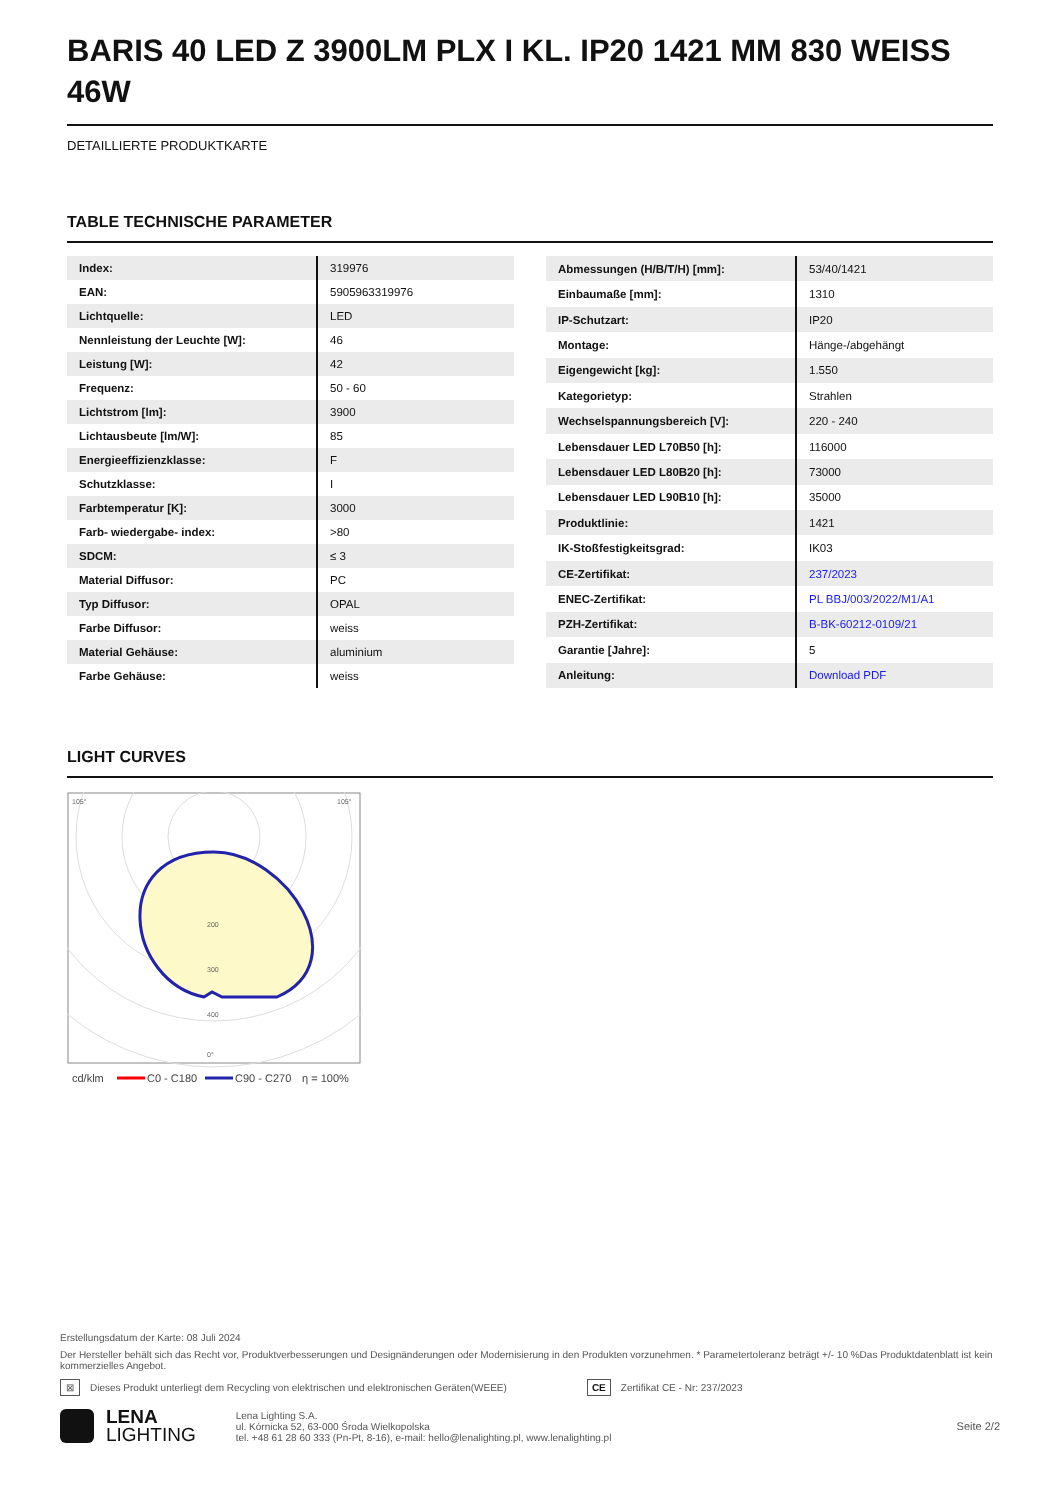BARIS 40 LED Z 3900LM PLX I KL. IP20 1421 MM 830 WEISS 46W
DETAILLIERTE PRODUKTKARTE
TABLE TECHNISCHE PARAMETER
| Index: | 319976 |
| EAN: | 5905963319976 |
| Lichtquelle: | LED |
| Nennleistung der Leuchte [W]: | 46 |
| Leistung [W]: | 42 |
| Frequenz: | 50 - 60 |
| Lichtstrom [lm]: | 3900 |
| Lichtausbeute [lm/W]: | 85 |
| Energieeffizienzklasse: | F |
| Schutzklasse: | I |
| Farbtemperatur [K]: | 3000 |
| Farb- wiedergabe- index: | >80 |
| SDCM: | ≤ 3 |
| Material Diffusor: | PC |
| Typ Diffusor: | OPAL |
| Farbe Diffusor: | weiss |
| Material Gehäuse: | aluminium |
| Farbe Gehäuse: | weiss |
| Abmessungen (H/B/T/H) [mm]: | 53/40/1421 |
| Einbaumaße [mm]: | 1310 |
| IP-Schutzart: | IP20 |
| Montage: | Hänge-/abgehängt |
| Eigengewicht [kg]: | 1.550 |
| Kategorietyp: | Strahlen |
| Wechselspannungsbereich [V]: | 220 - 240 |
| Lebensdauer LED L70B50 [h]: | 116000 |
| Lebensdauer LED L80B20 [h]: | 73000 |
| Lebensdauer LED L90B10 [h]: | 35000 |
| Produktlinie: | 1421 |
| IK-Stoßfestigkeitsgrad: | IK03 |
| CE-Zertifikat: | 237/2023 |
| ENEC-Zertifikat: | PL BBJ/003/2022/M1/A1 |
| PZH-Zertifikat: | B-BK-60212-0109/21 |
| Garantie [Jahre]: | 5 |
| Anleitung: | Download PDF |
LIGHT CURVES
105°
105°
200
300
400
0°
cd/klm
C0 - C180
C90 - C270
η = 100%
Erstellungsdatum der Karte: 08 Juli 2024
Der Hersteller behält sich das Recht vor, Produktverbesserungen und Designänderungen oder Modernisierung in den Produkten vorzunehmen. * Parametertoleranz beträgt +/- 10 %Das Produktdatenblatt ist kein kommerzielles Angebot.
⊠ Dieses Produkt unterliegt dem Recycling von elektrischen und elektronischen Geräten(WEEE) CE Zertifikat CE - Nr: 237/2023
LENA
LIGHTING
Lena Lighting S.A.
ul. Kórnicka 52, 63-000 Środa Wielkopolska
tel. +48 61 28 60 333 (Pn-Pt, 8-16), e-mail: hello@lenalighting.pl, www.lenalighting.pl
Seite 2/2